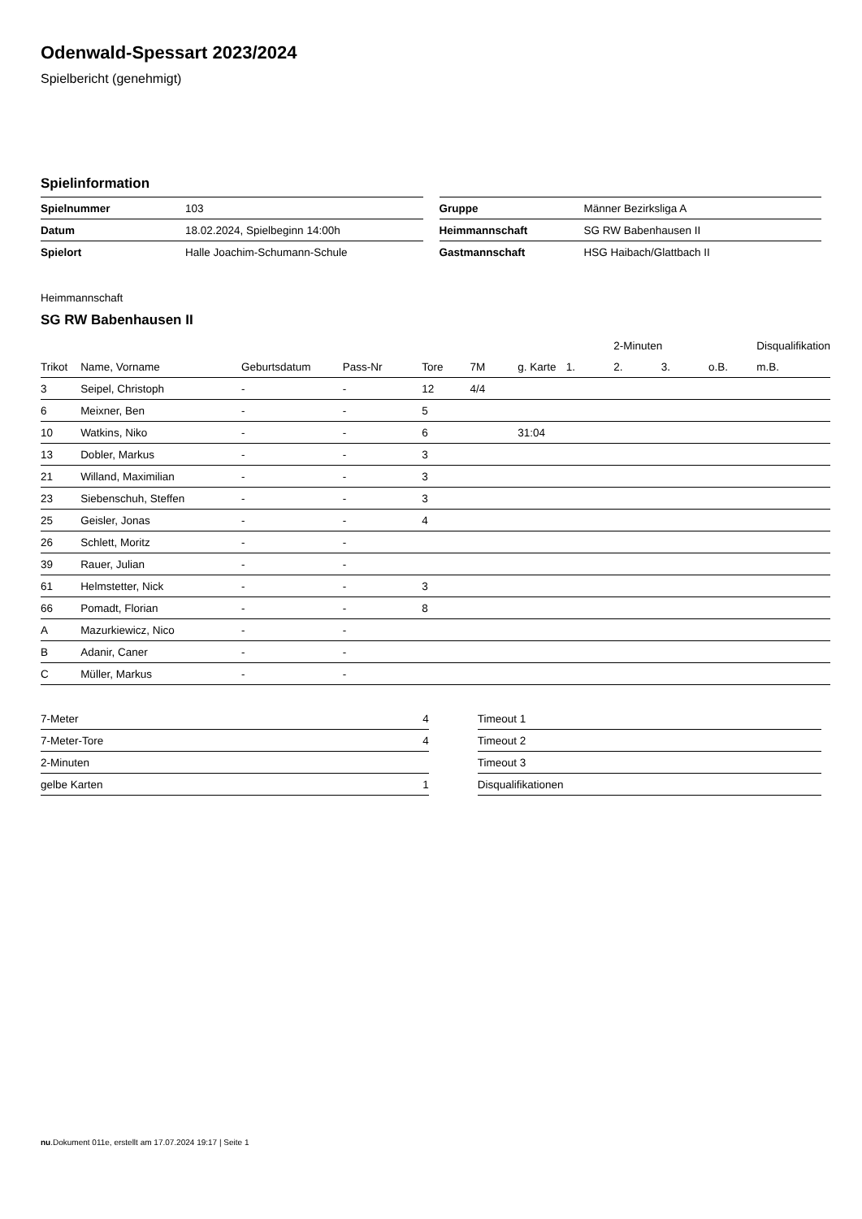Odenwald-Spessart 2023/2024
Spielbericht (genehmigt)
Spielinformation
| Spielnummer | 103 |
| Datum | 18.02.2024, Spielbeginn 14:00h |
| Spielort | Halle Joachim-Schumann-Schule |
| Gruppe | Männer Bezirksliga A |
| Heimmannschaft | SG RW Babenhausen II |
| Gastmannschaft | HSG Haibach/Glattbach II |
Heimmannschaft
SG RW Babenhausen II
| | | | | | | | | 2-Minuten | | | Disqualifikation |
| --- | --- | --- | --- | --- | --- | --- | --- | --- | --- | --- | --- |
| Trikot | Name, Vorname | Geburtsdatum | Pass-Nr | Tore | 7M | g. Karte | 1. | 2. | 3. | o.B. | m.B. |
| 3 | Seipel, Christoph | - | - | 12 | 4/4 | | | | | | |
| 6 | Meixner, Ben | - | - | 5 | | | | | | | |
| 10 | Watkins, Niko | - | - | 6 | | 31:04 | | | | | |
| 13 | Dobler, Markus | - | - | 3 | | | | | | | |
| 21 | Willand, Maximilian | - | - | 3 | | | | | | | |
| 23 | Siebenschuh, Steffen | - | - | 3 | | | | | | | |
| 25 | Geisler, Jonas | - | - | 4 | | | | | | | |
| 26 | Schlett, Moritz | - | - | | | | | | | | |
| 39 | Rauer, Julian | - | - | | | | | | | | |
| 61 | Helmstetter, Nick | - | - | 3 | | | | | | | |
| 66 | Pomadt, Florian | - | - | 8 | | | | | | | |
| A | Mazurkiewicz, Nico | - | - | | | | | | | | |
| B | Adanir, Caner | - | - | | | | | | | | |
| C | Müller, Markus | - | - | | | | | | | | |
| 7-Meter | 4 |
| 7-Meter-Tore | 4 |
| 2-Minuten | |
| gelbe Karten | 1 |
| Timeout 1 |
| Timeout 2 |
| Timeout 3 |
| Disqualifikationen |
nu.Dokument 011e, erstellt am 17.07.2024 19:17 | Seite 1